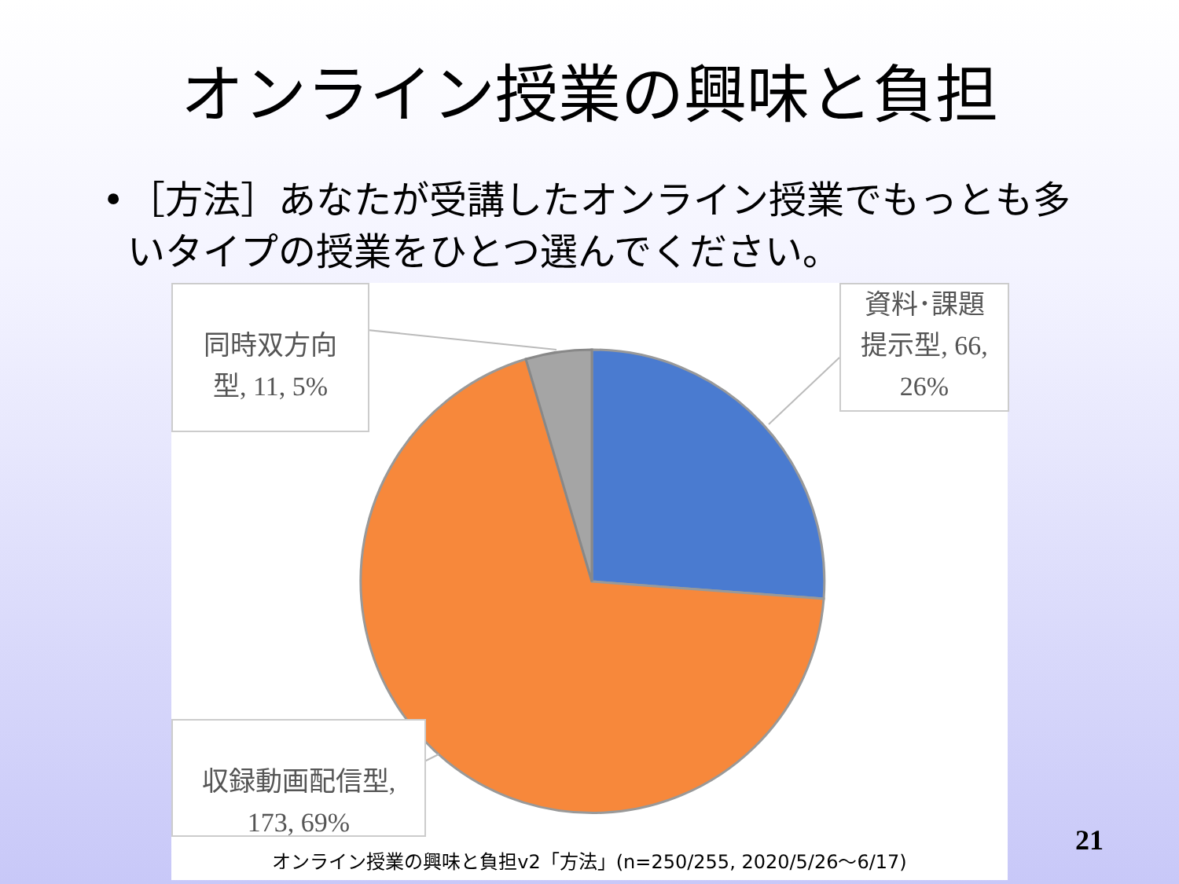オンライン授業の興味と負担
• ［方法］あなたが受講したオンライン授業でもっとも多いタイプの授業をひとつ選んでください。
同時双方向
型, 11, 5%
資料･課題
提示型, 66,
26%
収録動画配信型,
173, 69%
オンライン授業の興味と負担v2「方法」(n=250/255, 2020/5/26〜6/17)
21